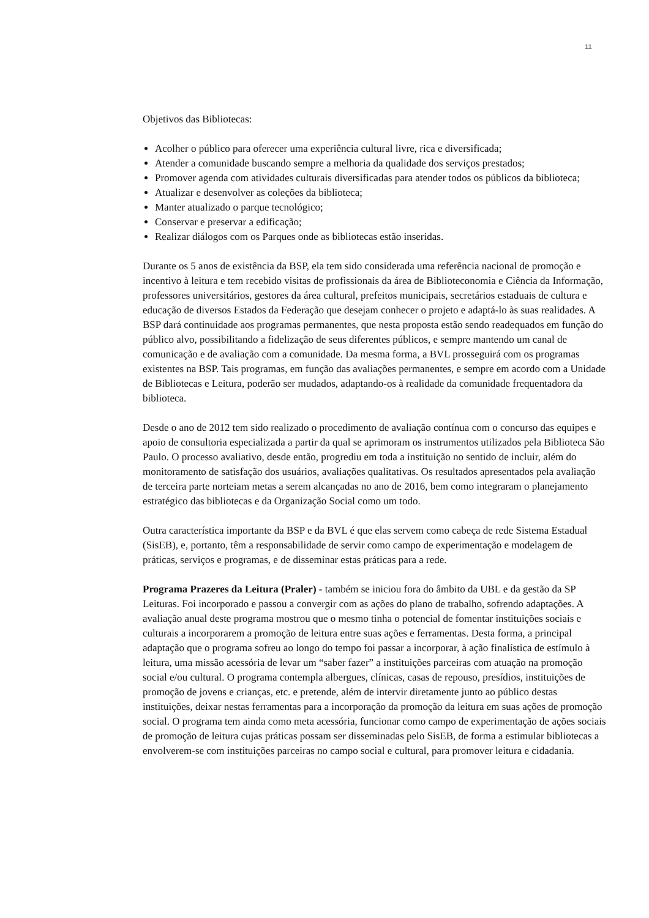11
Objetivos das Bibliotecas:
Acolher o público para oferecer uma experiência cultural livre, rica e diversificada;
Atender a comunidade buscando sempre a melhoria da qualidade dos serviços prestados;
Promover agenda com atividades culturais diversificadas para atender todos os públicos da biblioteca;
Atualizar e desenvolver as coleções da biblioteca;
Manter atualizado o parque tecnológico;
Conservar e preservar a edificação;
Realizar diálogos com os Parques onde as bibliotecas estão inseridas.
Durante os 5 anos de existência da BSP, ela tem sido considerada uma referência nacional de promoção e incentivo à leitura e tem recebido visitas de profissionais da área de Biblioteconomia e Ciência da Informação, professores universitários, gestores da área cultural, prefeitos municipais, secretários estaduais de cultura e educação de diversos Estados da Federação que desejam conhecer o projeto e adaptá-lo às suas realidades. A BSP dará continuidade aos programas permanentes, que nesta proposta estão sendo readequados em função do público alvo, possibilitando a fidelização de seus diferentes públicos, e sempre mantendo um canal de comunicação e de avaliação com a comunidade. Da mesma forma, a BVL prosseguirá com os programas existentes na BSP. Tais programas, em função das avaliações permanentes, e sempre em acordo com a Unidade de Bibliotecas e Leitura, poderão ser mudados, adaptando-os à realidade da comunidade frequentadora da biblioteca.
Desde o ano de 2012 tem sido realizado o procedimento de avaliação contínua com o concurso das equipes e apoio de consultoria especializada a partir da qual se aprimoram os instrumentos utilizados pela Biblioteca São Paulo. O processo avaliativo, desde então, progrediu em toda a instituição no sentido de incluir, além do monitoramento de satisfação dos usuários, avaliações qualitativas. Os resultados apresentados pela avaliação de terceira parte norteiam metas a serem alcançadas no ano de 2016, bem como integraram o planejamento estratégico das bibliotecas e da Organização Social como um todo.
Outra característica importante da BSP e da BVL é que elas servem como cabeça de rede Sistema Estadual (SisEB), e, portanto, têm a responsabilidade de servir como campo de experimentação e modelagem de práticas, serviços e programas, e de disseminar estas práticas para a rede.
Programa Prazeres da Leitura (Praler) - também se iniciou fora do âmbito da UBL e da gestão da SP Leituras. Foi incorporado e passou a convergir com as ações do plano de trabalho, sofrendo adaptações. A avaliação anual deste programa mostrou que o mesmo tinha o potencial de fomentar instituições sociais e culturais a incorporarem a promoção de leitura entre suas ações e ferramentas. Desta forma, a principal adaptação que o programa sofreu ao longo do tempo foi passar a incorporar, à ação finalística de estímulo à leitura, uma missão acessória de levar um “saber fazer” a instituições parceiras com atuação na promoção social e/ou cultural. O programa contempla albergues, clínicas, casas de repouso, presídios, instituições de promoção de jovens e crianças, etc. e pretende, além de intervir diretamente junto ao público destas instituições, deixar nestas ferramentas para a incorporação da promoção da leitura em suas ações de promoção social. O programa tem ainda como meta acessória, funcionar como campo de experimentação de ações sociais de promoção de leitura cujas práticas possam ser disseminadas pelo SisEB, de forma a estimular bibliotecas a envolverem-se com instituições parceiras no campo social e cultural, para promover leitura e cidadania.